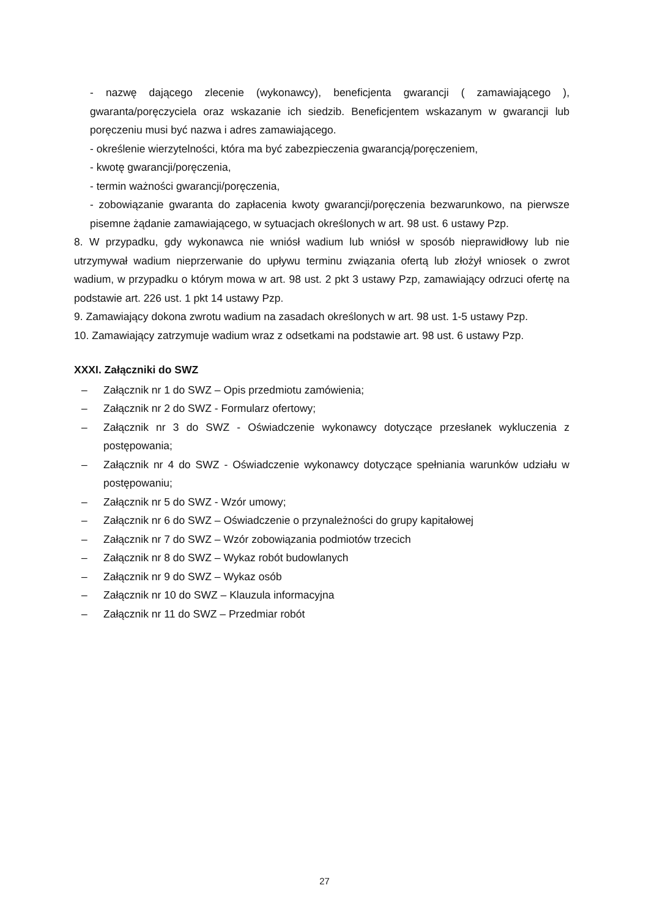- nazwę dającego zlecenie (wykonawcy), beneficjenta gwarancji ( zamawiającego ), gwaranta/poręczyciela oraz wskazanie ich siedzib. Beneficjentem wskazanym w gwarancji lub poręczeniu musi być nazwa i adres zamawiającego.
- określenie wierzytelności, która ma być zabezpieczenia gwarancją/poręczeniem,
- kwotę gwarancji/poręczenia,
- termin ważności gwarancji/poręczenia,
- zobowiązanie gwaranta do zapłacenia kwoty gwarancji/poręczenia bezwarunkowo, na pierwsze pisemne żądanie zamawiającego, w sytuacjach określonych w art. 98 ust. 6 ustawy Pzp.
8. W przypadku, gdy wykonawca nie wniósł wadium lub wniósł w sposób nieprawidłowy lub nie utrzymywał wadium nieprzerwanie do upływu terminu związania ofertą lub złożył wniosek o zwrot wadium, w przypadku o którym mowa w art. 98 ust. 2 pkt 3 ustawy Pzp, zamawiający odrzuci ofertę na podstawie art. 226 ust. 1 pkt 14 ustawy Pzp.
9. Zamawiający dokona zwrotu wadium na zasadach określonych w art. 98 ust. 1-5 ustawy Pzp.
10. Zamawiający zatrzymuje wadium wraz z odsetkami na podstawie art. 98 ust. 6 ustawy Pzp.
XXXI. Załączniki do SWZ
– Załącznik nr 1 do SWZ – Opis przedmiotu zamówienia;
– Załącznik nr 2 do SWZ - Formularz ofertowy;
– Załącznik nr 3 do SWZ - Oświadczenie wykonawcy dotyczące przesłanek wykluczenia z postępowania;
– Załącznik nr 4 do SWZ - Oświadczenie wykonawcy dotyczące spełniania warunków udziału w postępowaniu;
– Załącznik nr 5 do SWZ - Wzór umowy;
– Załącznik nr 6 do SWZ – Oświadczenie o przynależności do grupy kapitałowej
– Załącznik nr 7 do SWZ – Wzór zobowiązania podmiotów trzecich
– Załącznik nr 8 do SWZ – Wykaz robót budowlanych
– Załącznik nr 9 do SWZ – Wykaz osób
– Załącznik nr 10 do SWZ – Klauzula informacyjna
– Załącznik nr 11 do SWZ – Przedmiar robót
27